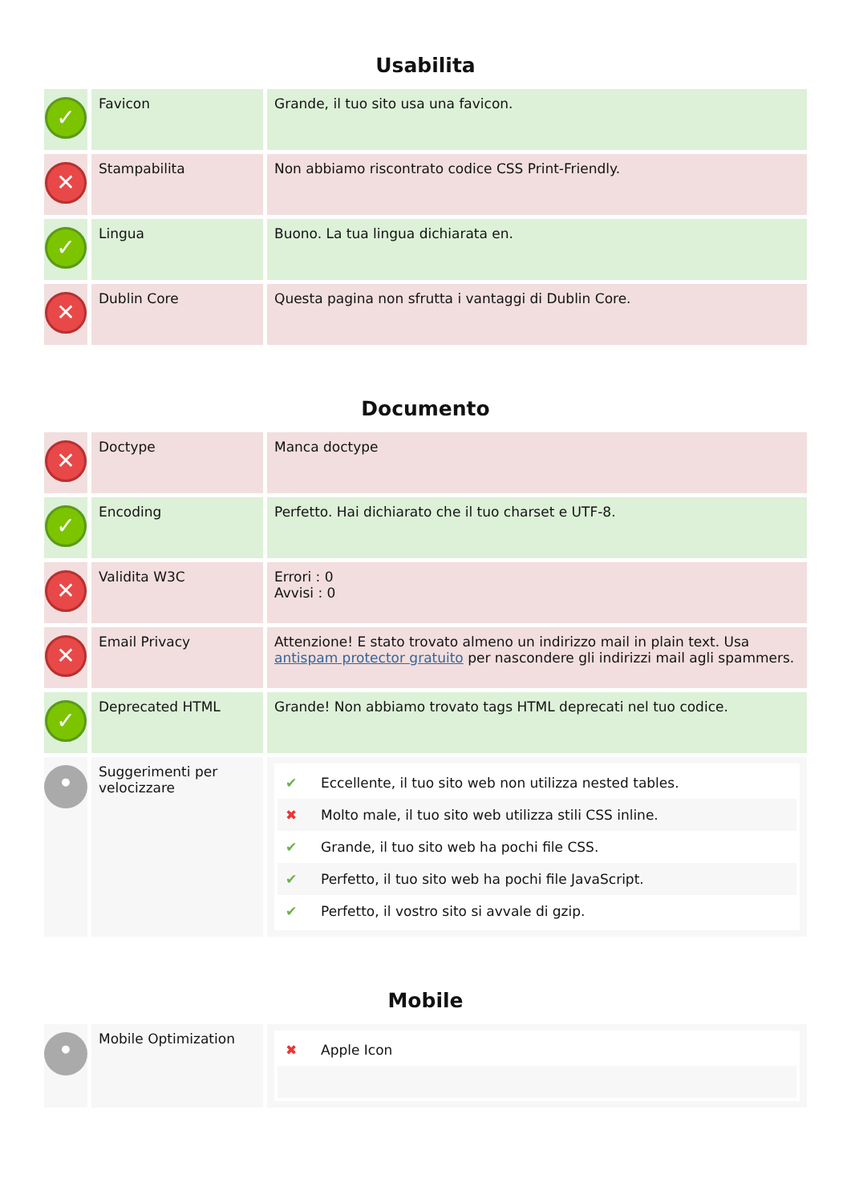Usabilita
| ✓ | Favicon | Grande, il tuo sito usa una favicon. |
| ✕ | Stampabilita | Non abbiamo riscontrato codice CSS Print-Friendly. |
| ✓ | Lingua | Buono. La tua lingua dichiarata en. |
| ✕ | Dublin Core | Questa pagina non sfrutta i vantaggi di Dublin Core. |
Documento
| ✕ | Doctype | Manca doctype |
| ✓ | Encoding | Perfetto. Hai dichiarato che il tuo charset e UTF-8. |
| ✕ | Validita W3C | Errori : 0 Avvisi : 0 |
| ✕ | Email Privacy | Attenzione! E stato trovato almeno un indirizzo mail in plain text. Usa antispam protector gratuito per nascondere gli indirizzi mail agli spammers. |
| ✓ | Deprecated HTML | Grande! Non abbiamo trovato tags HTML deprecati nel tuo codice. |
| • | Suggerimenti per velocizzare | ✔ Eccellente, il tuo sito web non utilizza nested tables. ✖ Molto male, il tuo sito web utilizza stili CSS inline. ✔ Grande, il tuo sito web ha pochi file CSS. ✔ Perfetto, il tuo sito web ha pochi file JavaScript. ✔ Perfetto, il vostro sito si avvale di gzip. |
Mobile
| • | Mobile Optimization | ✖ Apple Icon |